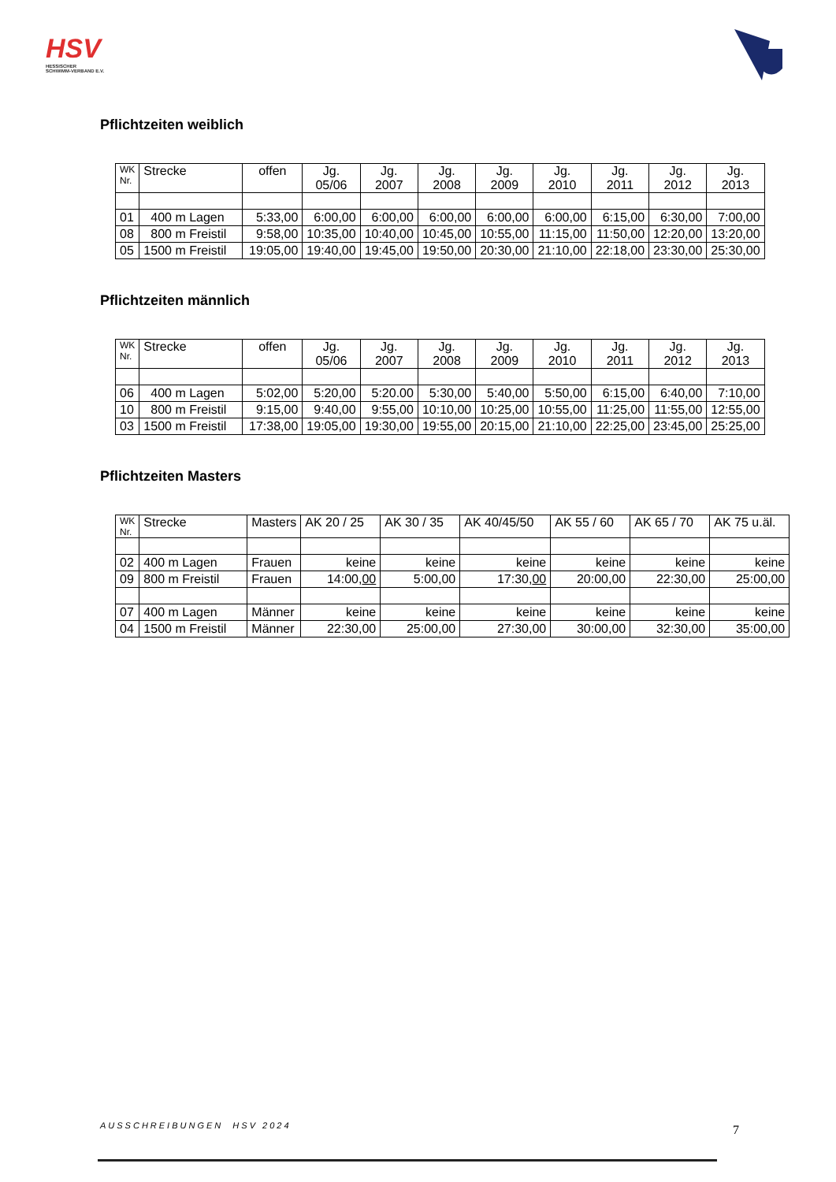HSV
HESSISCHER
SCHWIMM-VERBAND E.V.
Pflichtzeiten weiblich
| WK Nr. | Strecke | offen | Jg. 05/06 | Jg. 2007 | Jg. 2008 | Jg. 2009 | Jg. 2010 | Jg. 2011 | Jg. 2012 | Jg. 2013 |
| --- | --- | --- | --- | --- | --- | --- | --- | --- | --- | --- |
| 01 | 400 m Lagen | 5:33,00 | 6:00,00 | 6:00,00 | 6:00,00 | 6:00,00 | 6:00,00 | 6:15,00 | 6:30,00 | 7:00,00 |
| 08 | 800 m Freistil | 9:58,00 | 10:35,00 | 10:40,00 | 10:45,00 | 10:55,00 | 11:15,00 | 11:50,00 | 12:20,00 | 13:20,00 |
| 05 | 1500 m Freistil | 19:05,00 | 19:40,00 | 19:45,00 | 19:50,00 | 20:30,00 | 21:10,00 | 22:18,00 | 23:30,00 | 25:30,00 |
Pflichtzeiten männlich
| WK Nr. | Strecke | offen | Jg. 05/06 | Jg. 2007 | Jg. 2008 | Jg. 2009 | Jg. 2010 | Jg. 2011 | Jg. 2012 | Jg. 2013 |
| --- | --- | --- | --- | --- | --- | --- | --- | --- | --- | --- |
| 06 | 400 m Lagen | 5:02,00 | 5:20,00 | 5:20.00 | 5:30,00 | 5:40,00 | 5:50,00 | 6:15,00 | 6:40,00 | 7:10,00 |
| 10 | 800 m Freistil | 9:15,00 | 9:40,00 | 9:55,00 | 10:10,00 | 10:25,00 | 10:55,00 | 11:25,00 | 11:55,00 | 12:55,00 |
| 03 | 1500 m Freistil | 17:38,00 | 19:05,00 | 19:30,00 | 19:55,00 | 20:15,00 | 21:10,00 | 22:25,00 | 23:45,00 | 25:25,00 |
Pflichtzeiten Masters
| WK Nr. | Strecke | Masters | AK 20 / 25 | AK 30 / 35 | AK 40/45/50 | AK 55 / 60 | AK 65 / 70 | AK 75 u.äl. |
| --- | --- | --- | --- | --- | --- | --- | --- | --- |
| 02 | 400 m Lagen | Frauen | keine | keine | keine | keine | keine | keine |
| 09 | 800 m Freistil | Frauen | 14:00, 00 | 5:00,00 | 17:30, 00 | 20:00,00 | 22:30,00 | 25:00,00 |
| 07 | 400 m Lagen | Männer | keine | keine | keine | keine | keine | keine |
| 04 | 1500 m Freistil | Männer | 22:30,00 | 25:00,00 | 27:30,00 | 30:00,00 | 32:30,00 | 35:00,00 |
AUSSCHREIBUNGEN HSV 2024 7